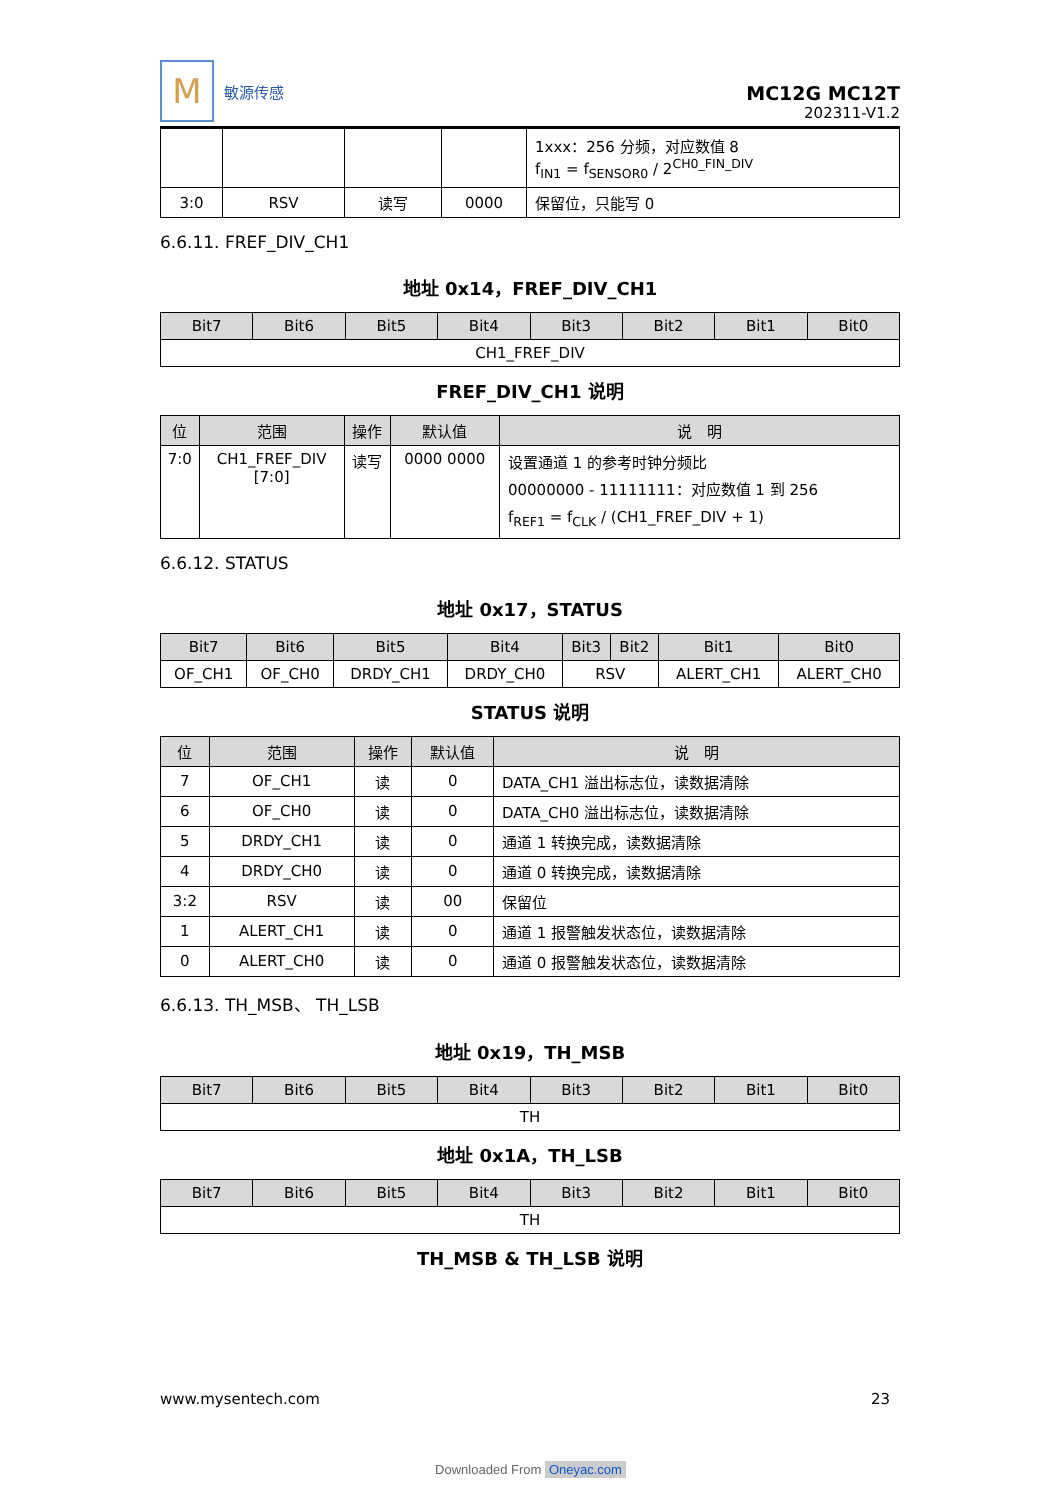M
敏源传感
MC12G MC12T
202311-V1.2
| | | | | 1xxx：256 分频，对应数值 8 f<sub>IN1</sub> = f<sub>SENSOR0</sub> / 2<sup>CH0_FIN_DIV</sup> |
| 3:0 | RSV | 读写 | 0000 | 保留位，只能写 0 |
6.6.11. FREF_DIV_CH1
地址 0x14，FREF_DIV_CH1
| Bit7 | Bit6 | Bit5 | Bit4 | Bit3 | Bit2 | Bit1 | Bit0 |
| --- | --- | --- | --- | --- | --- | --- | --- |
| CH1_FREF_DIV | | | | | | | |
FREF_DIV_CH1 说明
| 位 | 范围 | 操作 | 默认值 | 说 明 |
| --- | --- | --- | --- | --- |
| 7:0 | CH1_FREF_DIV [7:0] | 读写 | 0000 0000 | 设置通道 1 的参考时钟分频比 00000000 - 11111111：对应数值 1 到 256 f<sub>REF1</sub> = f<sub>CLK</sub> / (CH1_FREF_DIV + 1) |
6.6.12. STATUS
地址 0x17，STATUS
| Bit7 | Bit6 | Bit5 | Bit4 | Bit3 | Bit2 | Bit1 | Bit0 |
| --- | --- | --- | --- | --- | --- | --- | --- |
| OF_CH1 | OF_CH0 | DRDY_CH1 | DRDY_CH0 | RSV | | ALERT_CH1 | ALERT_CH0 |
STATUS 说明
| 位 | 范围 | 操作 | 默认值 | 说 明 |
| --- | --- | --- | --- | --- |
| 7 | OF_CH1 | 读 | 0 | DATA_CH1 溢出标志位，读数据清除 |
| 6 | OF_CH0 | 读 | 0 | DATA_CH0 溢出标志位，读数据清除 |
| 5 | DRDY_CH1 | 读 | 0 | 通道 1 转换完成，读数据清除 |
| 4 | DRDY_CH0 | 读 | 0 | 通道 0 转换完成，读数据清除 |
| 3:2 | RSV | 读 | 00 | 保留位 |
| 1 | ALERT_CH1 | 读 | 0 | 通道 1 报警触发状态位，读数据清除 |
| 0 | ALERT_CH0 | 读 | 0 | 通道 0 报警触发状态位，读数据清除 |
6.6.13. TH_MSB、 TH_LSB
地址 0x19，TH_MSB
| Bit7 | Bit6 | Bit5 | Bit4 | Bit3 | Bit2 | Bit1 | Bit0 |
| --- | --- | --- | --- | --- | --- | --- | --- |
| TH | | | | | | | |
地址 0x1A，TH_LSB
| Bit7 | Bit6 | Bit5 | Bit4 | Bit3 | Bit2 | Bit1 | Bit0 |
| --- | --- | --- | --- | --- | --- | --- | --- |
| TH | | | | | | | |
TH_MSB & TH_LSB 说明
www.mysentech.com 23
Downloaded From Oneyac.com